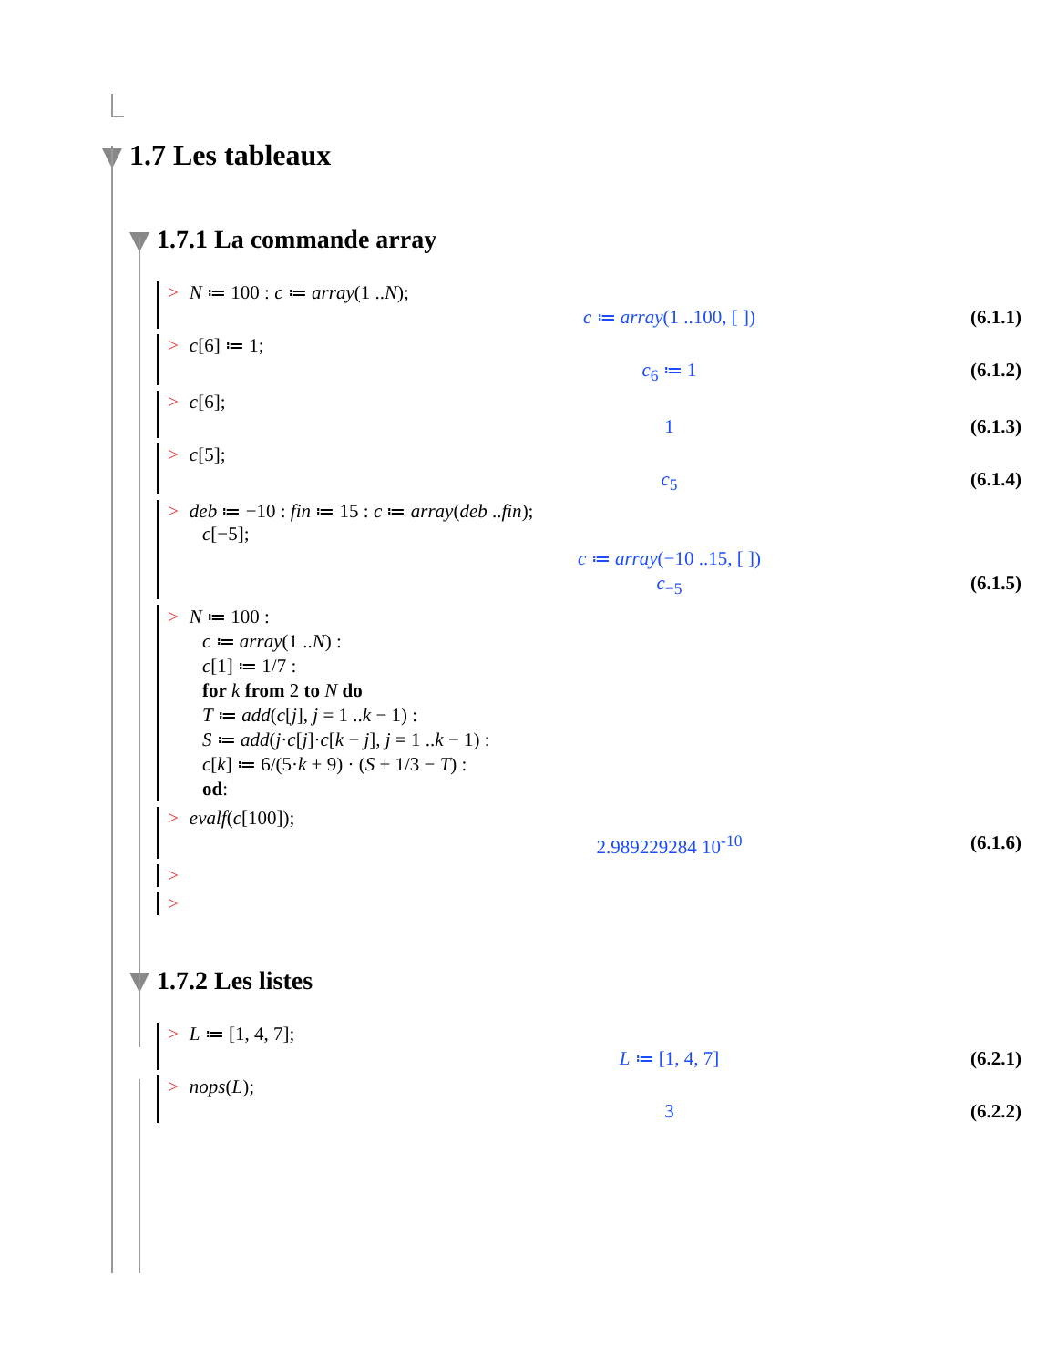1.7 Les tableaux
1.7.1 La commande array
> N ≔ 100 : c ≔ array(1 ..N);
c ≔ array(1 ..100, [ ]) (6.1.1)
> c[6] ≔ 1;
c<sub>6</sub> ≔ 1 (6.1.2)
> c[6];
1 (6.1.3)
> c[5];
c<sub>5</sub> (6.1.4)
> deb ≔ −10 : fin ≔ 15 : c ≔ array(deb ..fin);
c[−5];
c ≔ array(−10 ..15, [ ])
c<sub>−5</sub> (6.1.5)
> N ≔ 100 :
c ≔ array(1 ..N) :
c[1] ≔ 1/7 :
for k from 2 to N do
T ≔ add(c[j], j = 1 ..k − 1) :
S ≔ add(j·c[j]·c[k − j], j = 1 ..k − 1) :
c[k] ≔ 6/(5·k + 9) · (S + 1/3 − T) :
od:
> evalf(c[100]);
2.989229284 10<sup>-10</sup> (6.1.6)
>
>
1.7.2 Les listes
> L ≔ [1, 4, 7];
L ≔ [1, 4, 7] (6.2.1)
> nops(L);
3 (6.2.2)